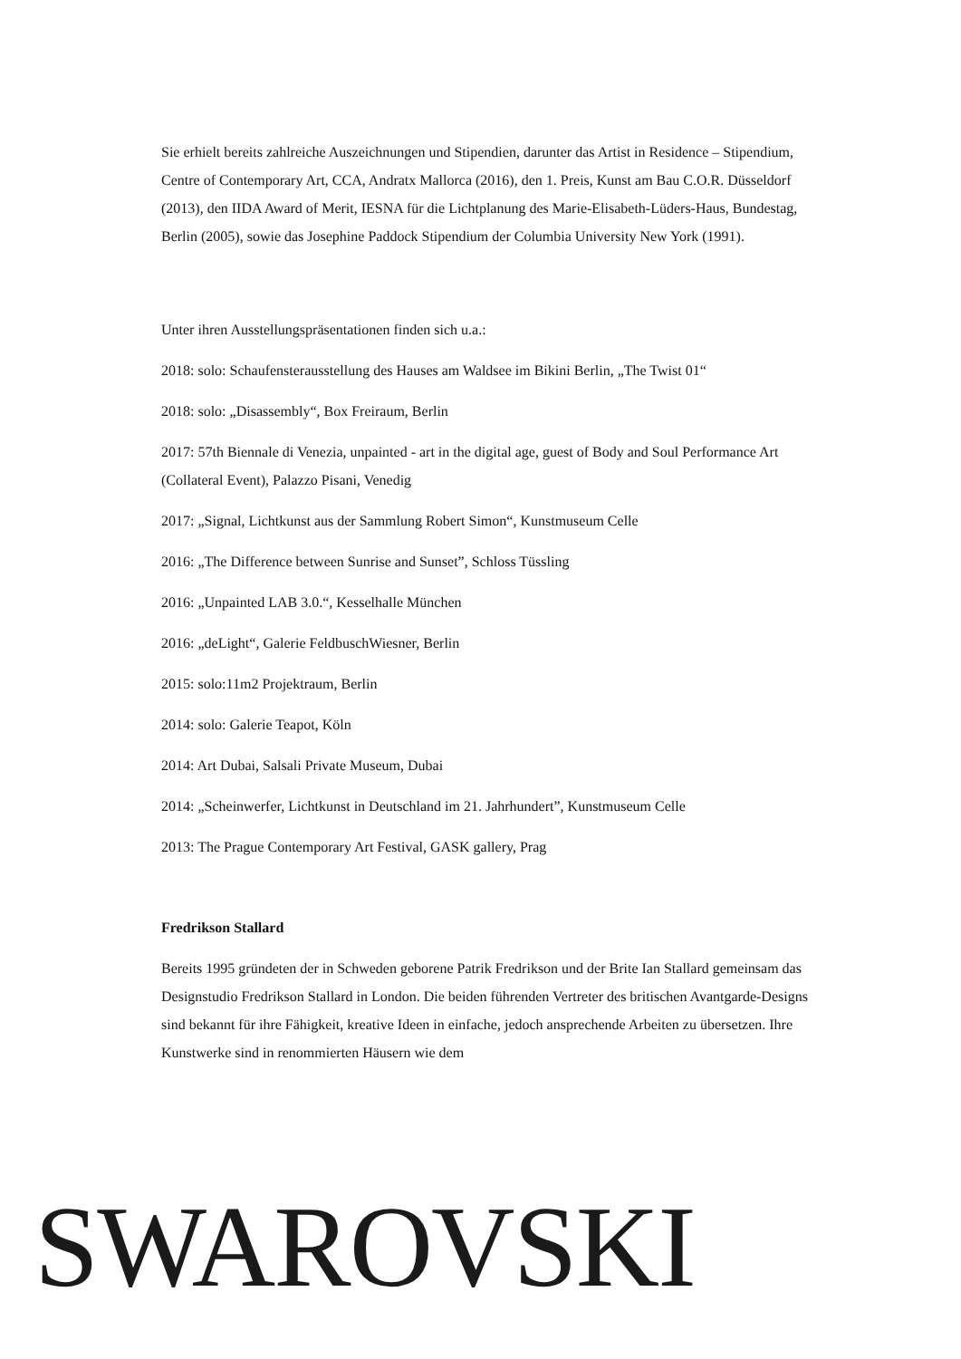Sie erhielt bereits zahlreiche Auszeichnungen und Stipendien, darunter das Artist in Residence – Stipendium, Centre of Contemporary Art, CCA, Andratx Mallorca (2016), den 1. Preis, Kunst am Bau C.O.R. Düsseldorf (2013), den IIDA Award of Merit, IESNA für die Lichtplanung des Marie-Elisabeth-Lüders-Haus, Bundestag, Berlin (2005), sowie das Josephine Paddock Stipendium der Columbia University New York (1991).
Unter ihren Ausstellungspräsentationen finden sich u.a.:
2018: solo: Schaufensterausstellung des Hauses am Waldsee im Bikini Berlin, „The Twist 01“
2018: solo: „Disassembly“, Box Freiraum, Berlin
2017: 57th Biennale di Venezia, unpainted - art in the digital age, guest of Body and Soul Performance Art (Collateral Event), Palazzo Pisani, Venedig
2017: „Signal, Lichtkunst aus der Sammlung Robert Simon“, Kunstmuseum Celle
2016: „The Difference between Sunrise and Sunset”, Schloss Tüssling
2016: „Unpainted LAB 3.0.“, Kesselhalle München
2016: „deLight“, Galerie FeldbuschWiesner, Berlin
2015: solo:11m2 Projektraum, Berlin
2014: solo: Galerie Teapot, Köln
2014: Art Dubai, Salsali Private Museum, Dubai
2014: „Scheinwerfer, Lichtkunst in Deutschland im 21. Jahrhundert”, Kunstmuseum Celle
2013: The Prague Contemporary Art Festival, GASK gallery, Prag
Fredrikson Stallard
Bereits 1995 gründeten der in Schweden geborene Patrik Fredrikson und der Brite Ian Stallard gemeinsam das Designstudio Fredrikson Stallard in London. Die beiden führenden Vertreter des britischen Avantgarde-Designs sind bekannt für ihre Fähigkeit, kreative Ideen in einfache, jedoch ansprechende Arbeiten zu übersetzen. Ihre Kunstwerke sind in renommierten Häusern wie dem
SWAROVSKI